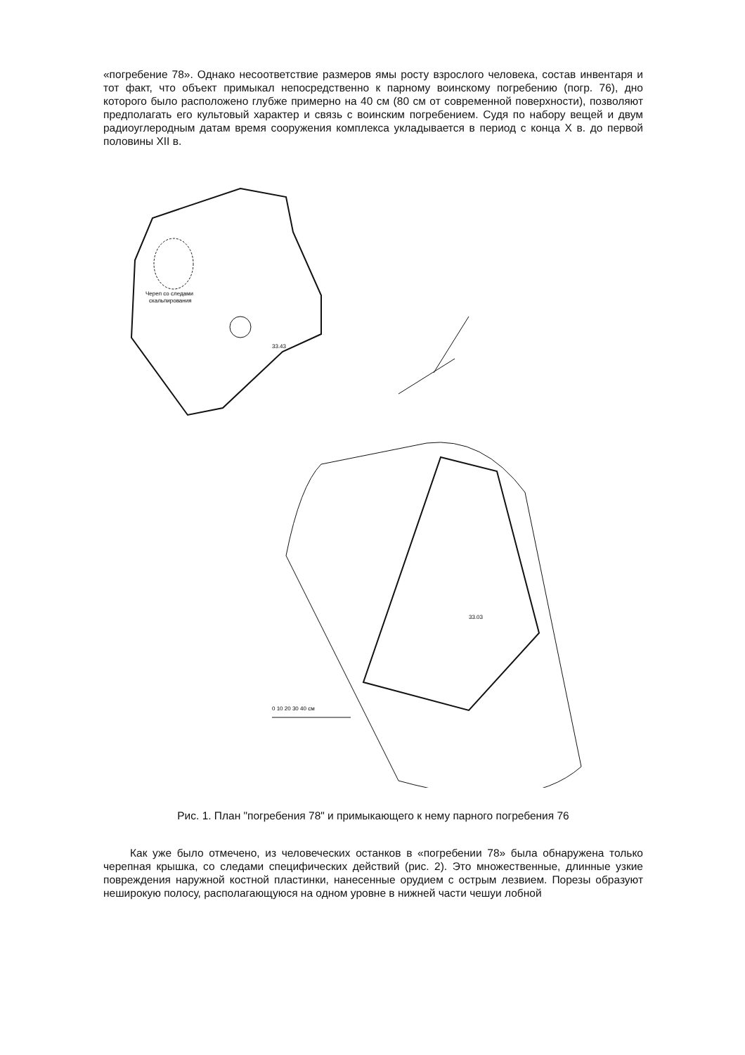«погребение 78». Однако несоответствие размеров ямы росту взрослого человека, состав инвентаря и тот факт, что объект примыкал непосредственно к парному воинскому погребению (погр. 76), дно которого было расположено глубже примерно на 40 см (80 см от современной поверхности), позволяют предполагать его культовый характер и связь с воинским погребением. Судя по набору вещей и двум радиоуглеродным датам время сооружения комплекса укладывается в период с конца X в. до первой половины XII в.
Череп со следами
скальпирования
33.43
33.03
0 10 20 30 40 см
Рис. 1. План "погребения 78" и примыкающего к нему парного погребения 76
Как уже было отмечено, из человеческих останков в «погребении 78» была обнаружена только черепная крышка, со следами специфических действий (рис. 2). Это множественные, длинные узкие повреждения наружной костной пластинки, нанесенные орудием с острым лезвием. Порезы образуют неширокую полосу, располагающуюся на одном уровне в нижней части чешуи лобной